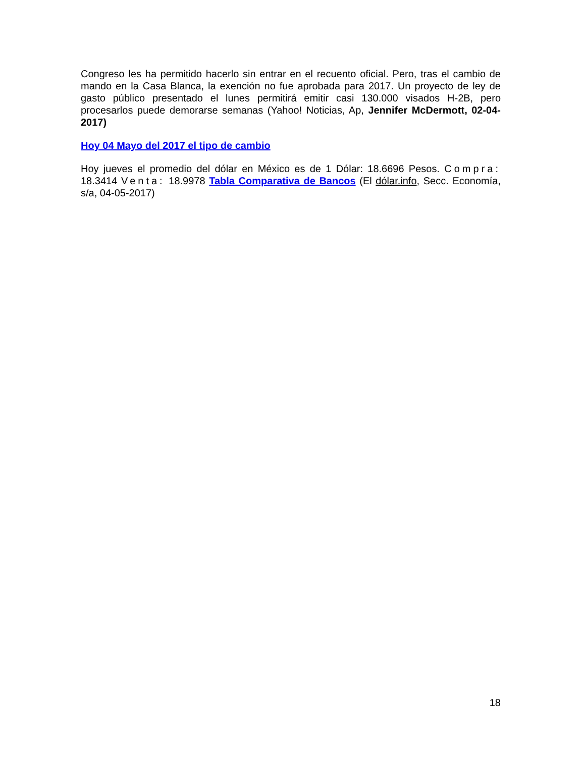Congreso les ha permitido hacerlo sin entrar en el recuento oficial. Pero, tras el cambio de mando en la Casa Blanca, la exención no fue aprobada para 2017. Un proyecto de ley de gasto público presentado el lunes permitirá emitir casi 130.000 visados H-2B, pero procesarlos puede demorarse semanas (Yahoo! Noticias, Ap, Jennifer McDermott, 02-04-2017)
Hoy 04 Mayo del 2017 el tipo de cambio
Hoy jueves el promedio del dólar en México es de 1 Dólar: 18.6696 Pesos. Compra: 18.3414 Venta: 18.9978 Tabla Comparativa de Bancos (El dólar.info, Secc. Economía, s/a, 04-05-2017)
18